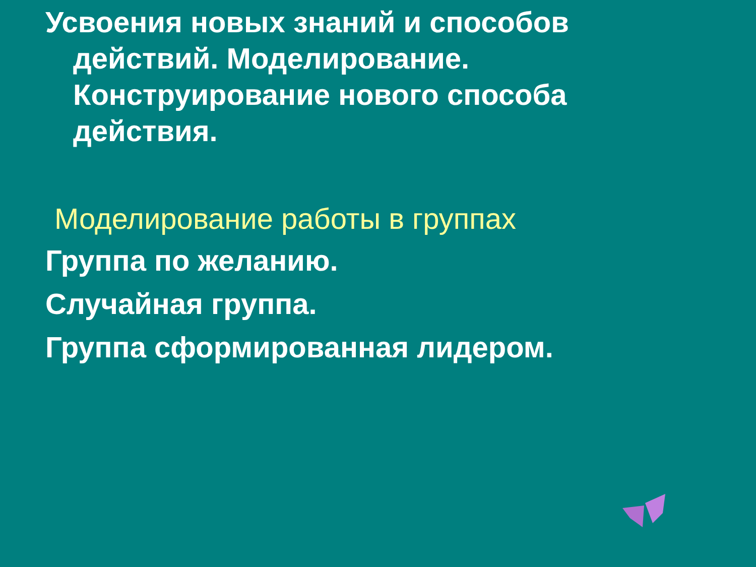Усвоения новых знаний и способов действий. Моделирование. Конструирование нового способа действия.
Моделирование работы в группах
Группа по желанию.
Случайная группа.
Группа сформированная лидером.